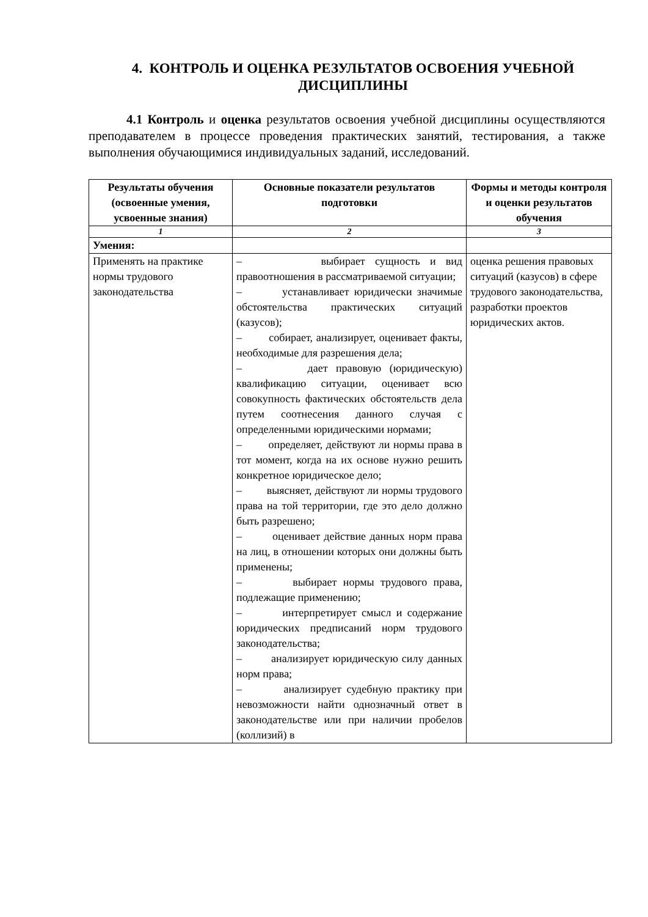4. КОНТРОЛЬ И ОЦЕНКА РЕЗУЛЬТАТОВ ОСВОЕНИЯ УЧЕБНОЙ ДИСЦИПЛИНЫ
4.1 Контроль и оценка результатов освоения учебной дисциплины осуществляются преподавателем в процессе проведения практических занятий, тестирования, а также выполнения обучающимися индивидуальных заданий, исследований.
| Результаты обучения (освоенные умения, усвоенные знания) | Основные показатели результатов подготовки | Формы и методы контроля и оценки результатов обучения |
| --- | --- | --- |
| 1 | 2 | 3 |
| Умения: | | |
| Применять на практике нормы трудового законодательства | – выбирает сущность и вид правоотношения в рассматриваемой ситуации; – устанавливает юридически значимые обстоятельства практических ситуаций (казусов); – собирает, анализирует, оценивает факты, необходимые для разрешения дела; – дает правовую (юридическую) квалификацию ситуации, оценивает всю совокупность фактических обстоятельств дела путем соотнесения данного случая с определенными юридическими нормами; – определяет, действуют ли нормы права в тот момент, когда на их основе нужно решить конкретное юридическое дело; – выясняет, действуют ли нормы трудового права на той территории, где это дело должно быть разрешено; – оценивает действие данных норм права на лиц, в отношении которых они должны быть применены; – выбирает нормы трудового права, подлежащие применению; – интерпретирует смысл и содержание юридических предписаний норм трудового законодательства; – анализирует юридическую силу данных норм права; – анализирует судебную практику при невозможности найти однозначный ответ в законодательстве или при наличии пробелов (коллизий) в | оценка решения правовых ситуаций (казусов) в сфере трудового законодательства, разработки проектов юридических актов. |